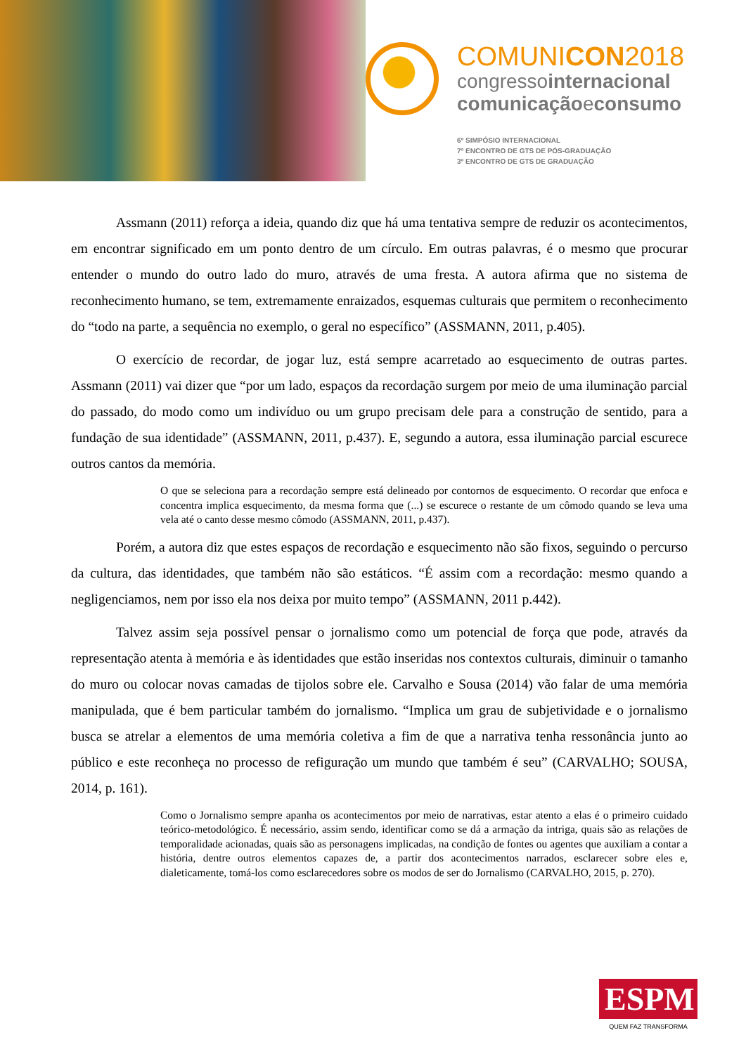COMUNICON2018
congressointernacional
comunicaçãoeconsumo
6º SIMPÓSIO INTERNACIONAL
7º ENCONTRO DE GTS DE PÓS-GRADUAÇÃO
3º ENCONTRO DE GTS DE GRADUAÇÃO
Assmann (2011) reforça a ideia, quando diz que há uma tentativa sempre de reduzir os acontecimentos, em encontrar significado em um ponto dentro de um círculo. Em outras palavras, é o mesmo que procurar entender o mundo do outro lado do muro, através de uma fresta. A autora afirma que no sistema de reconhecimento humano, se tem, extremamente enraizados, esquemas culturais que permitem o reconhecimento do “todo na parte, a sequência no exemplo, o geral no específico” (ASSMANN, 2011, p.405).
O exercício de recordar, de jogar luz, está sempre acarretado ao esquecimento de outras partes. Assmann (2011) vai dizer que “por um lado, espaços da recordação surgem por meio de uma iluminação parcial do passado, do modo como um indivíduo ou um grupo precisam dele para a construção de sentido, para a fundação de sua identidade” (ASSMANN, 2011, p.437). E, segundo a autora, essa iluminação parcial escurece outros cantos da memória.
O que se seleciona para a recordação sempre está delineado por contornos de esquecimento. O recordar que enfoca e concentra implica esquecimento, da mesma forma que (...) se escurece o restante de um cômodo quando se leva uma vela até o canto desse mesmo cômodo (ASSMANN, 2011, p.437).
Porém, a autora diz que estes espaços de recordação e esquecimento não são fixos, seguindo o percurso da cultura, das identidades, que também não são estáticos. “É assim com a recordação: mesmo quando a negligenciamos, nem por isso ela nos deixa por muito tempo” (ASSMANN, 2011 p.442).
Talvez assim seja possível pensar o jornalismo como um potencial de força que pode, através da representação atenta à memória e às identidades que estão inseridas nos contextos culturais, diminuir o tamanho do muro ou colocar novas camadas de tijolos sobre ele. Carvalho e Sousa (2014) vão falar de uma memória manipulada, que é bem particular também do jornalismo. “Implica um grau de subjetividade e o jornalismo busca se atrelar a elementos de uma memória coletiva a fim de que a narrativa tenha ressonância junto ao público e este reconheça no processo de refiguração um mundo que também é seu” (CARVALHO; SOUSA, 2014, p. 161).
Como o Jornalismo sempre apanha os acontecimentos por meio de narrativas, estar atento a elas é o primeiro cuidado teórico-metodológico. É necessário, assim sendo, identificar como se dá a armação da intriga, quais são as relações de temporalidade acionadas, quais são as personagens implicadas, na condição de fontes ou agentes que auxiliam a contar a história, dentre outros elementos capazes de, a partir dos acontecimentos narrados, esclarecer sobre eles e, dialeticamente, tomá-los como esclarecedores sobre os modos de ser do Jornalismo (CARVALHO, 2015, p. 270).
ESPM
QUEM FAZ TRANSFORMA